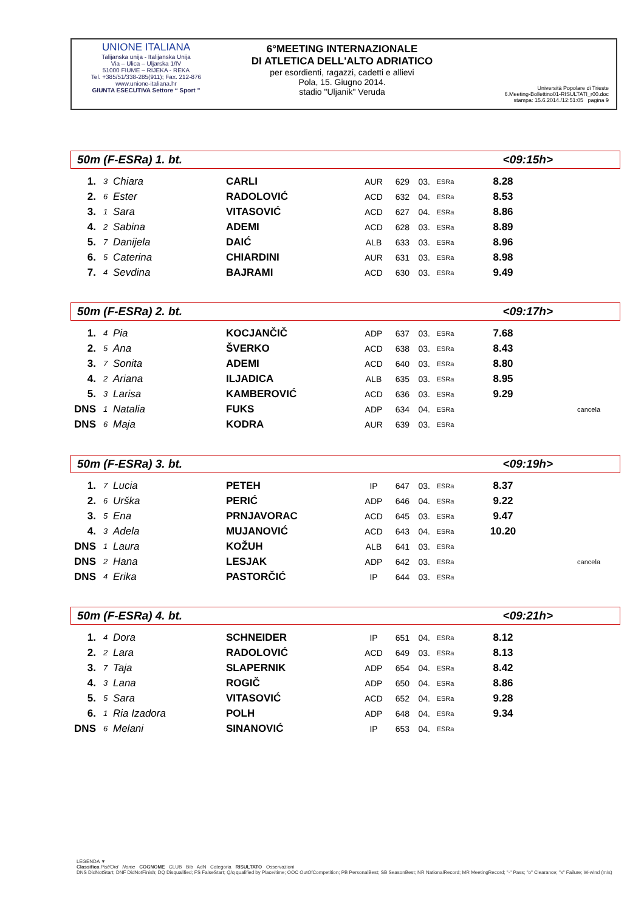UNIONE ITALIANA
Talijanska unija - Italijanska Unija
Via – Ulica – Uljarska 1/IV
51000 FIUME – RIJEKA - REKA
Tel. +385/51/338-285(911); Fax. 212-876
www.unione-italiana.hr
GIUNTA ESECUTIVA Settore “ Sport ”
6°MEETING INTERNAZIONALE
DI ATLETICA DELL'ALTO ADRIATICO
per esordienti, ragazzi, cadetti e allievi
Pola, 15. Giugno 2014.
stadio "Uljanik" Veruda
Università Popolare di Trieste
6.Meeting-Bollettino01-RISULTATI_r00.doc
stampa: 15.6.2014./12:51:05 pagina 9
50m (F-ESRa) 1. bt. <09:15h>
| 1. | 3 | Chiara | CARLI | AUR | 629 | 03. | ESRa | 8.28 | |
| 2. | 6 | Ester | RADOLOVIĆ | ACD | 632 | 04. | ESRa | 8.53 | |
| 3. | 1 | Sara | VITASOVIĆ | ACD | 627 | 04. | ESRa | 8.86 | |
| 4. | 2 | Sabina | ADEMI | ACD | 628 | 03. | ESRa | 8.89 | |
| 5. | 7 | Danijela | DAIĆ | ALB | 633 | 03. | ESRa | 8.96 | |
| 6. | 5 | Caterina | CHIARDINI | AUR | 631 | 03. | ESRa | 8.98 | |
| 7. | 4 | Sevdina | BAJRAMI | ACD | 630 | 03. | ESRa | 9.49 | |
50m (F-ESRa) 2. bt. <09:17h>
| 1. | 4 | Pia | KOCJANČIČ | ADP | 637 | 03. | ESRa | 7.68 | |
| 2. | 5 | Ana | ŠVERKO | ACD | 638 | 03. | ESRa | 8.43 | |
| 3. | 7 | Sonita | ADEMI | ACD | 640 | 03. | ESRa | 8.80 | |
| 4. | 2 | Ariana | ILJADICA | ALB | 635 | 03. | ESRa | 8.95 | |
| 5. | 3 | Larisa | KAMBEROVIĆ | ACD | 636 | 03. | ESRa | 9.29 | |
| DNS | 1 | Natalia | FUKS | ADP | 634 | 04. | ESRa | | cancela |
| DNS | 6 | Maja | KODRA | AUR | 639 | 03. | ESRa | | |
50m (F-ESRa) 3. bt. <09:19h>
| 1. | 7 | Lucia | PETEH | IP | 647 | 03. | ESRa | 8.37 | |
| 2. | 6 | Urška | PERIĆ | ADP | 646 | 04. | ESRa | 9.22 | |
| 3. | 5 | Ena | PRNJAVORAC | ACD | 645 | 03. | ESRa | 9.47 | |
| 4. | 3 | Adela | MUJANOVIĆ | ACD | 643 | 04. | ESRa | 10.20 | |
| DNS | 1 | Laura | KOŽUH | ALB | 641 | 03. | ESRa | | |
| DNS | 2 | Hana | LESJAK | ADP | 642 | 03. | ESRa | | cancela |
| DNS | 4 | Erika | PASTORČIĆ | IP | 644 | 03. | ESRa | | |
50m (F-ESRa) 4. bt. <09:21h>
| 1. | 4 | Dora | SCHNEIDER | IP | 651 | 04. | ESRa | 8.12 | |
| 2. | 2 | Lara | RADOLOVIĆ | ACD | 649 | 03. | ESRa | 8.13 | |
| 3. | 7 | Taja | SLAPERNIK | ADP | 654 | 04. | ESRa | 8.42 | |
| 4. | 3 | Lana | ROGIČ | ADP | 650 | 04. | ESRa | 8.86 | |
| 5. | 5 | Sara | VITASOVIĆ | ACD | 652 | 04. | ESRa | 9.28 | |
| 6. | 1 | Ria Izadora | POLH | ADP | 648 | 04. | ESRa | 9.34 | |
| DNS | 6 | Melani | SINANOVIĆ | IP | 653 | 04. | ESRa | | |
LEGENDA ▼
Classifica Pist/Ord Nome COGNOME CLUB Bib AdN Categoria RISULTATO Osservazioni
DNS DidNotStart; DNF DidNotFinish; DQ Disqualified; FS FalseStart; Q/q qualified by Place/time; OOC OutOfCompetition; PB PersonalBest; SB SeasonBest; NR NationalRecord; MR MeetingRecord; "-" Pass; "o" Clearance; "x" Failure; W-wind (m/s)